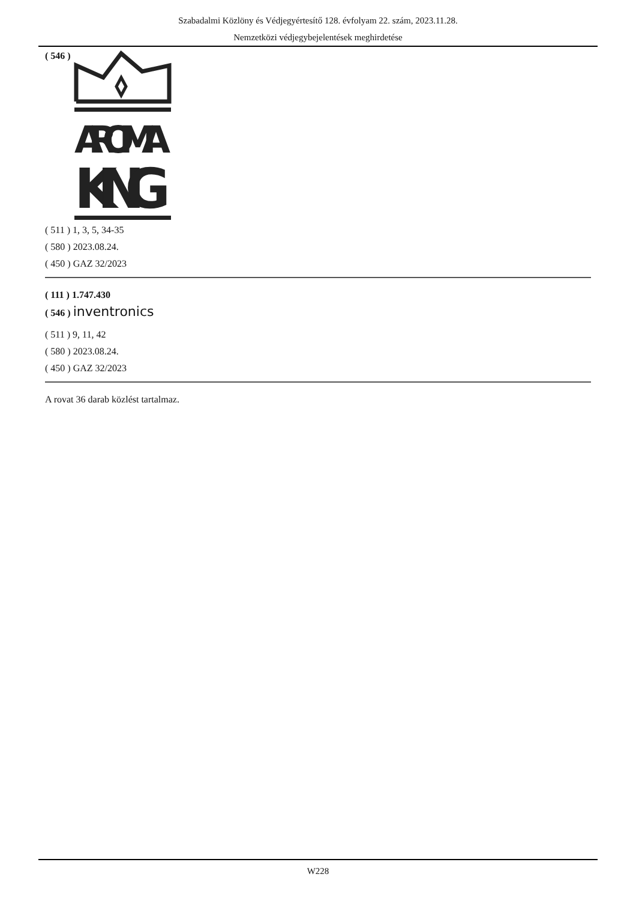Szabadalmi Közlöny és Védjegyértesítő 128. évfolyam 22. szám, 2023.11.28.
Nemzetközi védjegybejelentések meghirdetése
( 546 )
AROMA
KING
( 511 ) 1, 3, 5, 34-35
( 580 ) 2023.08.24.
( 450 ) GAZ 32/2023
( 111 ) 1.747.430
( 546 ) inventronics
( 511 ) 9, 11, 42
( 580 ) 2023.08.24.
( 450 ) GAZ 32/2023
A rovat 36 darab közlést tartalmaz.
W228